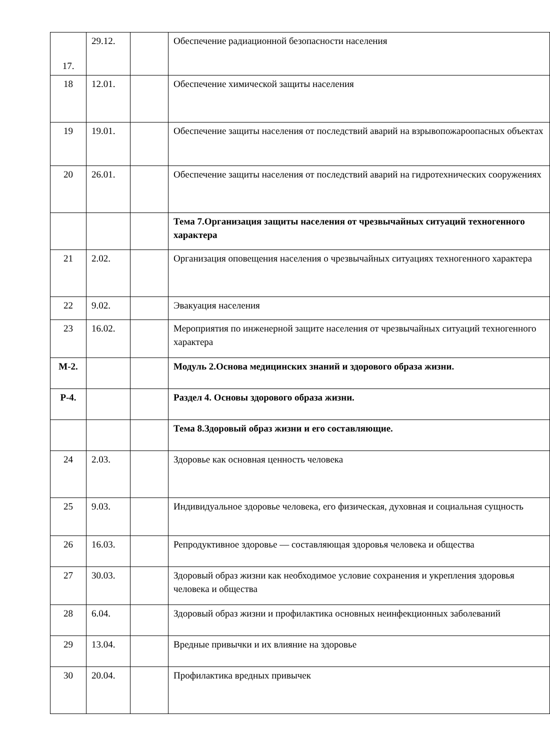| 17. | 29.12. | | Обеспечение радиационной безопасности населения |
| 18 | 12.01. | | Обеспечение химической защиты населения |
| 19 | 19.01. | | Обеспечение защиты населения от последствий аварий на взрывопожароопасных объектах |
| 20 | 26.01. | | Обеспечение защиты населения от последствий аварий на гидротехнических сооружениях |
| | | | Тема 7.Организация защиты населения от чрезвычайных ситуаций техногенного характера |
| 21 | 2.02. | | Организация оповещения населения о чрезвычайных ситуациях техногенного характера |
| 22 | 9.02. | | Эвакуация населения |
| 23 | 16.02. | | Мероприятия по инженерной защите населения от чрезвычайных ситуаций техногенного характера |
| М-2. | | | Модуль 2.Основа медицинских знаний и здорового образа жизни. |
| Р-4. | | | Раздел 4. Основы здорового образа жизни. |
| | | | Тема 8.Здоровый образ жизни и его составляющие. |
| 24 | 2.03. | | Здоровье как основная ценность человека |
| 25 | 9.03. | | Индивидуальное здоровье человека, его физическая, духовная и социальная сущность |
| 26 | 16.03. | | Репродуктивное здоровье — составляющая здоровья человека и общества |
| 27 | 30.03. | | Здоровый образ жизни как необходимое условие сохранения и укрепления здоровья человека и общества |
| 28 | 6.04. | | Здоровый образ жизни и профилактика основных неинфекционных заболеваний |
| 29 | 13.04. | | Вредные привычки и их влияние на здоровье |
| 30 | 20.04. | | Профилактика вредных привычек |